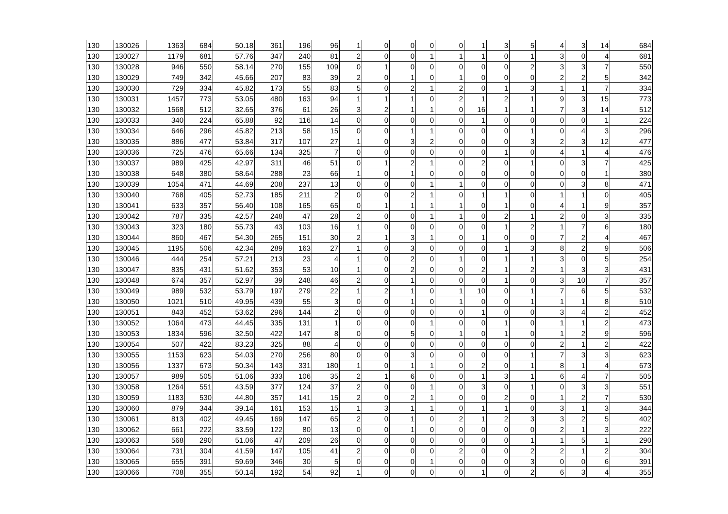| 130 | 130026 | 1363 | 684 | 50.18 | 361 | 196 | 96 | 1 | 0 | 0 | 0 | 0 | 1 | 3 | 5 | 4 | 3 | 14 | 684 |
| 130 | 130027 | 1179 | 681 | 57.76 | 347 | 240 | 81 | 2 | 0 | 0 | 1 | 1 | 1 | 0 | 1 | 3 | 0 | 4 | 681 |
| 130 | 130028 | 946 | 550 | 58.14 | 270 | 155 | 109 | 0 | 1 | 0 | 0 | 0 | 0 | 0 | 2 | 3 | 3 | 7 | 550 |
| 130 | 130029 | 749 | 342 | 45.66 | 207 | 83 | 39 | 2 | 0 | 1 | 0 | 1 | 0 | 0 | 0 | 2 | 2 | 5 | 342 |
| 130 | 130030 | 729 | 334 | 45.82 | 173 | 55 | 83 | 5 | 0 | 2 | 1 | 2 | 0 | 1 | 3 | 1 | 1 | 7 | 334 |
| 130 | 130031 | 1457 | 773 | 53.05 | 480 | 163 | 94 | 1 | 1 | 1 | 0 | 2 | 1 | 2 | 1 | 9 | 3 | 15 | 773 |
| 130 | 130032 | 1568 | 512 | 32.65 | 376 | 61 | 26 | 3 | 2 | 1 | 1 | 0 | 16 | 1 | 1 | 7 | 3 | 14 | 512 |
| 130 | 130033 | 340 | 224 | 65.88 | 92 | 116 | 14 | 0 | 0 | 0 | 0 | 0 | 1 | 0 | 0 | 0 | 0 | 1 | 224 |
| 130 | 130034 | 646 | 296 | 45.82 | 213 | 58 | 15 | 0 | 0 | 1 | 1 | 0 | 0 | 0 | 1 | 0 | 4 | 3 | 296 |
| 130 | 130035 | 886 | 477 | 53.84 | 317 | 107 | 27 | 1 | 0 | 3 | 2 | 0 | 0 | 0 | 3 | 2 | 3 | 12 | 477 |
| 130 | 130036 | 725 | 476 | 65.66 | 134 | 325 | 7 | 0 | 0 | 0 | 0 | 0 | 0 | 1 | 0 | 4 | 1 | 4 | 476 |
| 130 | 130037 | 989 | 425 | 42.97 | 311 | 46 | 51 | 0 | 1 | 2 | 1 | 0 | 2 | 0 | 1 | 0 | 3 | 7 | 425 |
| 130 | 130038 | 648 | 380 | 58.64 | 288 | 23 | 66 | 1 | 0 | 1 | 0 | 0 | 0 | 0 | 0 | 0 | 0 | 1 | 380 |
| 130 | 130039 | 1054 | 471 | 44.69 | 208 | 237 | 13 | 0 | 0 | 0 | 1 | 1 | 0 | 0 | 0 | 0 | 3 | 8 | 471 |
| 130 | 130040 | 768 | 405 | 52.73 | 185 | 211 | 2 | 0 | 0 | 2 | 1 | 0 | 1 | 1 | 0 | 1 | 1 | 0 | 405 |
| 130 | 130041 | 633 | 357 | 56.40 | 108 | 165 | 65 | 0 | 1 | 1 | 1 | 1 | 0 | 1 | 0 | 4 | 1 | 9 | 357 |
| 130 | 130042 | 787 | 335 | 42.57 | 248 | 47 | 28 | 2 | 0 | 0 | 1 | 1 | 0 | 2 | 1 | 2 | 0 | 3 | 335 |
| 130 | 130043 | 323 | 180 | 55.73 | 43 | 103 | 16 | 1 | 0 | 0 | 0 | 0 | 0 | 1 | 2 | 1 | 7 | 6 | 180 |
| 130 | 130044 | 860 | 467 | 54.30 | 265 | 151 | 30 | 2 | 1 | 3 | 1 | 0 | 1 | 0 | 0 | 7 | 2 | 4 | 467 |
| 130 | 130045 | 1195 | 506 | 42.34 | 289 | 163 | 27 | 1 | 0 | 3 | 0 | 0 | 0 | 1 | 3 | 8 | 2 | 9 | 506 |
| 130 | 130046 | 444 | 254 | 57.21 | 213 | 23 | 4 | 1 | 0 | 2 | 0 | 1 | 0 | 1 | 1 | 3 | 0 | 5 | 254 |
| 130 | 130047 | 835 | 431 | 51.62 | 353 | 53 | 10 | 1 | 0 | 2 | 0 | 0 | 2 | 1 | 2 | 1 | 3 | 3 | 431 |
| 130 | 130048 | 674 | 357 | 52.97 | 39 | 248 | 46 | 2 | 0 | 1 | 0 | 0 | 0 | 1 | 0 | 3 | 10 | 7 | 357 |
| 130 | 130049 | 989 | 532 | 53.79 | 197 | 279 | 22 | 1 | 2 | 1 | 0 | 1 | 10 | 0 | 1 | 7 | 6 | 5 | 532 |
| 130 | 130050 | 1021 | 510 | 49.95 | 439 | 55 | 3 | 0 | 0 | 1 | 0 | 1 | 0 | 0 | 1 | 1 | 1 | 8 | 510 |
| 130 | 130051 | 843 | 452 | 53.62 | 296 | 144 | 2 | 0 | 0 | 0 | 0 | 0 | 1 | 0 | 0 | 3 | 4 | 2 | 452 |
| 130 | 130052 | 1064 | 473 | 44.45 | 335 | 131 | 1 | 0 | 0 | 0 | 1 | 0 | 0 | 1 | 0 | 1 | 1 | 2 | 473 |
| 130 | 130053 | 1834 | 596 | 32.50 | 422 | 147 | 8 | 0 | 0 | 5 | 0 | 1 | 0 | 1 | 0 | 1 | 2 | 9 | 596 |
| 130 | 130054 | 507 | 422 | 83.23 | 325 | 88 | 4 | 0 | 0 | 0 | 0 | 0 | 0 | 0 | 0 | 2 | 1 | 2 | 422 |
| 130 | 130055 | 1153 | 623 | 54.03 | 270 | 256 | 80 | 0 | 0 | 3 | 0 | 0 | 0 | 0 | 1 | 7 | 3 | 3 | 623 |
| 130 | 130056 | 1337 | 673 | 50.34 | 143 | 331 | 180 | 1 | 0 | 1 | 1 | 0 | 2 | 0 | 1 | 8 | 1 | 4 | 673 |
| 130 | 130057 | 989 | 505 | 51.06 | 333 | 106 | 35 | 2 | 1 | 6 | 0 | 0 | 1 | 3 | 1 | 6 | 4 | 7 | 505 |
| 130 | 130058 | 1264 | 551 | 43.59 | 377 | 124 | 37 | 2 | 0 | 0 | 1 | 0 | 3 | 0 | 1 | 0 | 3 | 3 | 551 |
| 130 | 130059 | 1183 | 530 | 44.80 | 357 | 141 | 15 | 2 | 0 | 2 | 1 | 0 | 0 | 2 | 0 | 1 | 2 | 7 | 530 |
| 130 | 130060 | 879 | 344 | 39.14 | 161 | 153 | 15 | 1 | 3 | 1 | 1 | 0 | 1 | 1 | 0 | 3 | 1 | 3 | 344 |
| 130 | 130061 | 813 | 402 | 49.45 | 169 | 147 | 65 | 2 | 0 | 1 | 0 | 2 | 1 | 2 | 3 | 3 | 2 | 5 | 402 |
| 130 | 130062 | 661 | 222 | 33.59 | 122 | 80 | 13 | 0 | 0 | 1 | 0 | 0 | 0 | 0 | 0 | 2 | 1 | 3 | 222 |
| 130 | 130063 | 568 | 290 | 51.06 | 47 | 209 | 26 | 0 | 0 | 0 | 0 | 0 | 0 | 0 | 1 | 1 | 5 | 1 | 290 |
| 130 | 130064 | 731 | 304 | 41.59 | 147 | 105 | 41 | 2 | 0 | 0 | 0 | 2 | 0 | 0 | 2 | 2 | 1 | 2 | 304 |
| 130 | 130065 | 655 | 391 | 59.69 | 346 | 30 | 5 | 0 | 0 | 0 | 1 | 0 | 0 | 0 | 3 | 0 | 0 | 6 | 391 |
| 130 | 130066 | 708 | 355 | 50.14 | 192 | 54 | 92 | 1 | 0 | 0 | 0 | 0 | 1 | 0 | 2 | 6 | 3 | 4 | 355 |